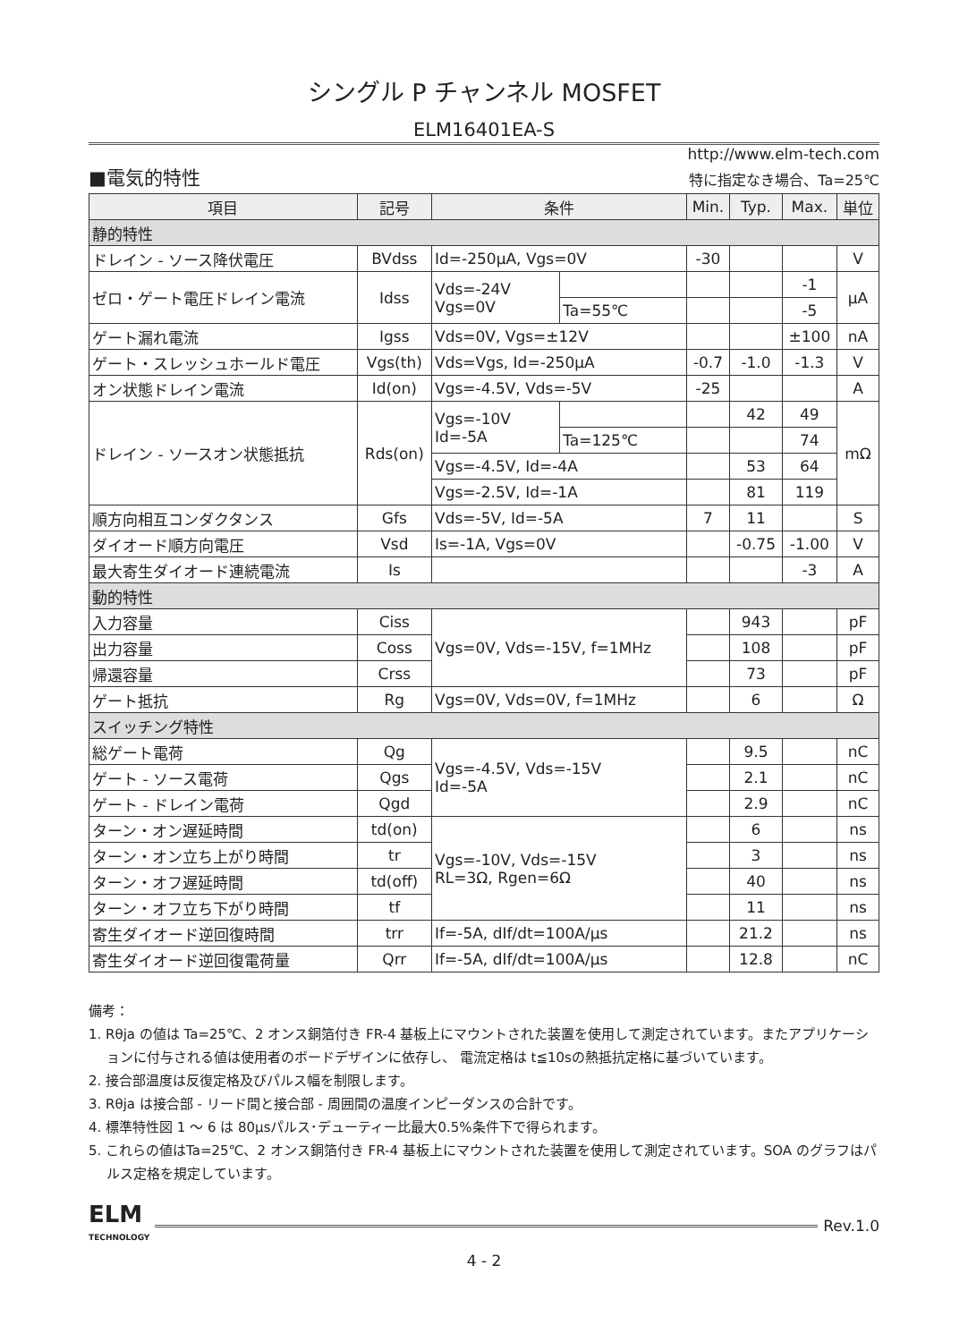シングル P チャンネル MOSFET
ELM16401EA-S
http://www.elm-tech.com
■電気的特性 特に指定なき場合、Ta=25℃
| 項目 | 記号 | 条件 | | Min. | Typ. | Max. | 単位 |
| --- | --- | --- | --- | --- | --- | --- | --- |
| 静的特性 | | | | | | | |
| ドレイン - ソース降伏電圧 | BVdss | Id=-250μA, Vgs=0V | | -30 | | | V |
| ゼロ・ゲート電圧ドレイン電流 | Idss | Vds=-24V Vgs=0V | | | | -1 | μA |
| | | | Ta=55℃ | | | -5 | |
| ゲート漏れ電流 | Igss | Vds=0V, Vgs=±12V | | | | ±100 | nA |
| ゲート・スレッシュホールド電圧 | Vgs(th) | Vds=Vgs, Id=-250μA | | -0.7 | -1.0 | -1.3 | V |
| オン状態ドレイン電流 | Id(on) | Vgs=-4.5V, Vds=-5V | | -25 | | | A |
| ドレイン - ソースオン状態抵抗 | Rds(on) | Vgs=-10V Id=-5A | | | 42 | 49 | mΩ |
| | | | Ta=125℃ | | | 74 | |
| | | Vgs=-4.5V, Id=-4A | | | 53 | 64 | |
| | | Vgs=-2.5V, Id=-1A | | | 81 | 119 | |
| 順方向相互コンダクタンス | Gfs | Vds=-5V, Id=-5A | | 7 | 11 | | S |
| ダイオード順方向電圧 | Vsd | Is=-1A, Vgs=0V | | | -0.75 | -1.00 | V |
| 最大寄生ダイオード連続電流 | Is | | | | | -3 | A |
| 動的特性 | | | | | | | |
| 入力容量 | Ciss | Vgs=0V, Vds=-15V, f=1MHz | | | 943 | | pF |
| 出力容量 | Coss | | | | 108 | | pF |
| 帰還容量 | Crss | | | | 73 | | pF |
| ゲート抵抗 | Rg | Vgs=0V, Vds=0V, f=1MHz | | | 6 | | Ω |
| スイッチング特性 | | | | | | | |
| 総ゲート電荷 | Qg | Vgs=-4.5V, Vds=-15V Id=-5A | | | 9.5 | | nC |
| ゲート - ソース電荷 | Qgs | | | | 2.1 | | nC |
| ゲート - ドレイン電荷 | Qgd | | | | 2.9 | | nC |
| ターン・オン遅延時間 | td(on) | Vgs=-10V, Vds=-15V RL=3Ω, Rgen=6Ω | | | 6 | | ns |
| ターン・オン立ち上がり時間 | tr | | | | 3 | | ns |
| ターン・オフ遅延時間 | td(off) | | | | 40 | | ns |
| ターン・オフ立ち下がり時間 | tf | | | | 11 | | ns |
| 寄生ダイオード逆回復時間 | trr | If=-5A, dIf/dt=100A/μs | | | 21.2 | | ns |
| 寄生ダイオード逆回復電荷量 | Qrr | If=-5A, dIf/dt=100A/μs | | | 12.8 | | nC |
備考：
1. Rθja の値は Ta=25℃、2 オンス銅箔付き FR-4 基板上にマウントされた装置を使用して測定されています。またアプリケーションに付与される値は使用者のボードデザインに依存し、 電流定格は t≦10sの熱抵抗定格に基づいています。
2. 接合部温度は反復定格及びパルス幅を制限します。
3. Rθja は接合部 - リード間と接合部 - 周囲間の温度インピーダンスの合計です。
4. 標準特性図 1 ～ 6 は 80μsパルス･デューティー比最大0.5%条件下で得られます。
5. これらの値はTa=25℃、2 オンス銅箔付き FR-4 基板上にマウントされた装置を使用して測定されています。SOA のグラフはパルス定格を規定しています。
ELM
TECHNOLOGY
Rev.1.0
4 - 2